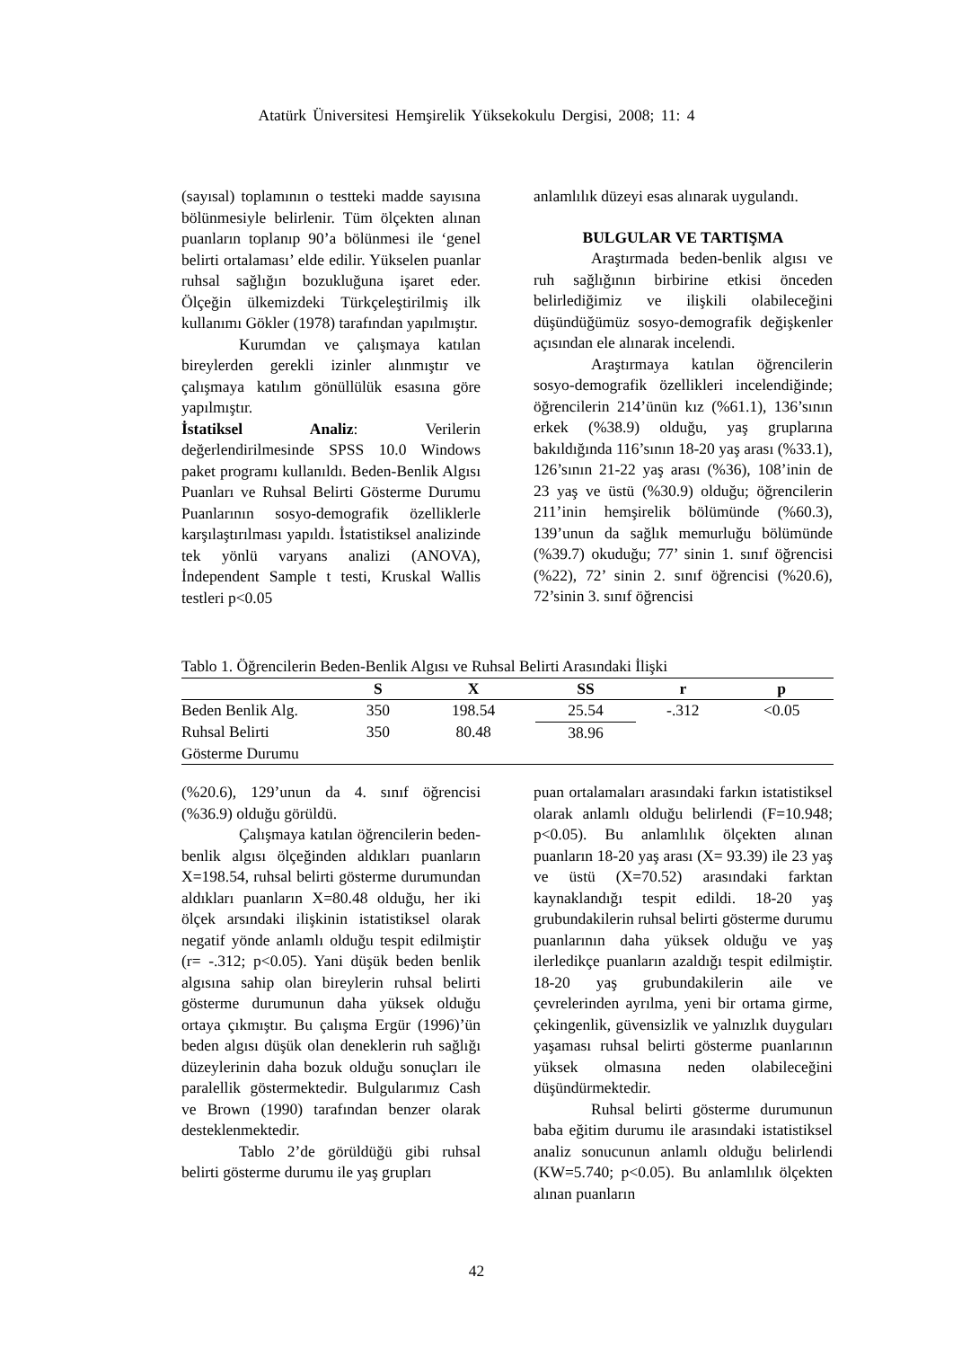Atatürk Üniversitesi Hemşirelik Yüksekokulu Dergisi, 2008; 11: 4
(sayısal) toplamının o testteki madde sayısına bölünmesiyle belirlenir. Tüm ölçekten alınan puanların toplanıp 90’a bölünmesi ile ‘genel belirti ortalaması’ elde edilir. Yükselen puanlar ruhsal sağlığın bozukluğuna işaret eder. Ölçeğin ülkemizdeki Türkçeleştirilmiş ilk kullanımı Gökler (1978) tarafından yapılmıştır.
Kurumdan ve çalışmaya katılan bireylerden gerekli izinler alınmıştır ve çalışmaya katılım gönüllülük esasına göre yapılmıştır.
İstatiksel Analiz: Verilerin değerlendirilmesinde SPSS 10.0 Windows paket programı kullanıldı. Beden-Benlik Algısı Puanları ve Ruhsal Belirti Gösterme Durumu Puanlarının sosyo-demografik özelliklerle karşılaştırılması yapıldı. İstatistiksel analizinde tek yönlü varyans analizi (ANOVA), İndependent Sample t testi, Kruskal Wallis testleri p<0.05
anlamlılık düzeyi esas alınarak uygulandı.
BULGULAR VE TARTIŞMA
Araştırmada beden-benlik algısı ve ruh sağlığının birbirine etkisi önceden belirlediğimiz ve ilişkili olabileceğini düşündüğümüz sosyo-demografik değişkenler açısından ele alınarak incelendi.
Araştırmaya katılan öğrencilerin sosyo-demografik özellikleri incelendiğinde; öğrencilerin 214’ünün kız (%61.1), 136’sının erkek (%38.9) olduğu, yaş gruplarına bakıldığında 116’sının 18-20 yaş arası (%33.1), 126’sının 21-22 yaş arası (%36), 108’inin de 23 yaş ve üstü (%30.9) olduğu; öğrencilerin 211’inin hemşirelik bölümünde (%60.3), 139’unun da sağlık memurluğu bölümünde (%39.7) okuduğu; 77’ sinin 1. sınıf öğrencisi (%22), 72’ sinin 2. sınıf öğrencisi (%20.6), 72’sinin 3. sınıf öğrencisi
Tablo 1. Öğrencilerin Beden-Benlik Algısı ve Ruhsal Belirti Arasındaki İlişki
| | S | X | SS | r | p |
| --- | --- | --- | --- | --- | --- |
| Beden Benlik Alg. | 350 | 198.54 | 25.54 | -.312 | <0.05 |
| Ruhsal Belirti Gösterme Durumu | 350 | 80.48 | 38.96 | | |
(%20.6), 129’unun da 4. sınıf öğrencisi (%36.9) olduğu görüldü.
Çalışmaya katılan öğrencilerin beden-benlik algısı ölçeğinden aldıkları puanların X=198.54, ruhsal belirti gösterme durumundan aldıkları puanların X=80.48 olduğu, her iki ölçek arsındaki ilişkinin istatistiksel olarak negatif yönde anlamlı olduğu tespit edilmiştir (r= -.312; p<0.05). Yani düşük beden benlik algısına sahip olan bireylerin ruhsal belirti gösterme durumunun daha yüksek olduğu ortaya çıkmıştır. Bu çalışma Ergür (1996)’ün beden algısı düşük olan deneklerin ruh sağlığı düzeylerinin daha bozuk olduğu sonuçları ile paralellik göstermektedir. Bulgularımız Cash ve Brown (1990) tarafından benzer olarak desteklenmektedir.
Tablo 2’de görüldüğü gibi ruhsal belirti gösterme durumu ile yaş grupları
puan ortalamaları arasındaki farkın istatistiksel olarak anlamlı olduğu belirlendi (F=10.948; p<0.05). Bu anlamlılık ölçekten alınan puanların 18-20 yaş arası (X= 93.39) ile 23 yaş ve üstü (X=70.52) arasındaki farktan kaynaklandığı tespit edildi. 18-20 yaş grubundakilerin ruhsal belirti gösterme durumu puanlarının daha yüksek olduğu ve yaş ilerledikçe puanların azaldığı tespit edilmiştir. 18-20 yaş grubundakilerin aile ve çevrelerinden ayrılma, yeni bir ortama girme, çekingenlik, güvensizlik ve yalnızlık duyguları yaşaması ruhsal belirti gösterme puanlarının yüksek olmasına neden olabileceğini düşündürmektedir.
Ruhsal belirti gösterme durumunun baba eğitim durumu ile arasındaki istatistiksel analiz sonucunun anlamlı olduğu belirlendi (KW=5.740; p<0.05). Bu anlamlılık ölçekten alınan puanların
42